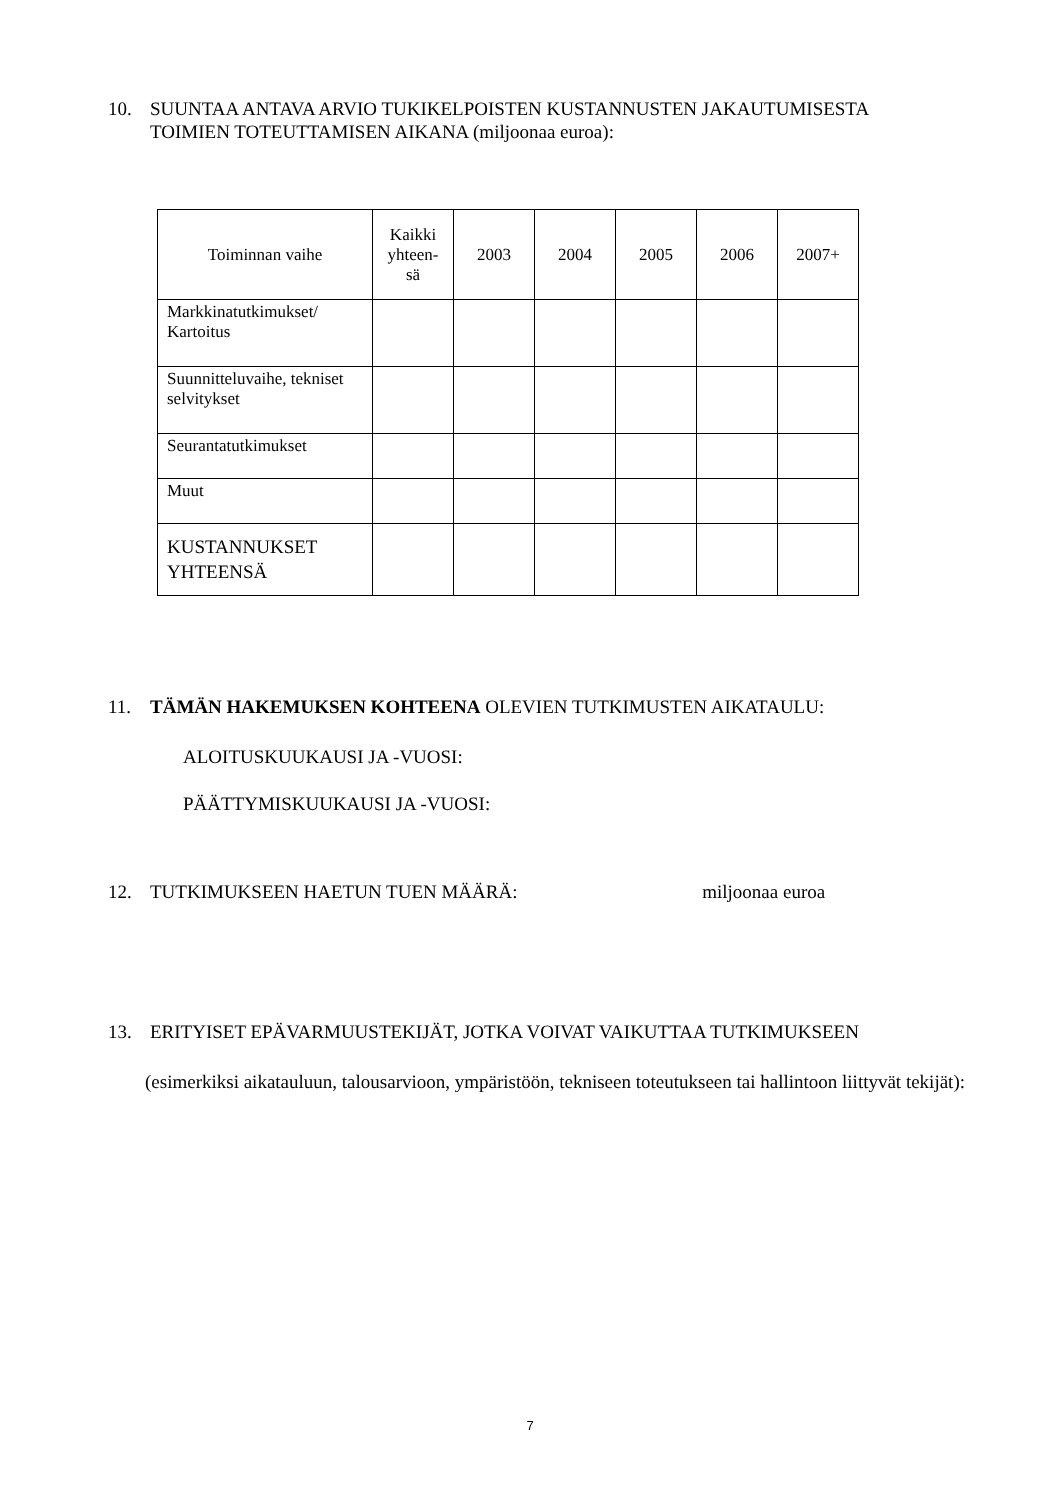10. SUUNTAA ANTAVA ARVIO TUKIKELPOISTEN KUSTANNUSTEN JAKAUTUMISESTA
TOIMIEN TOTEUTTAMISEN AIKANA (miljoonaa euroa):
| Toiminnan vaihe | Kaikki yhteen-sä | 2003 | 2004 | 2005 | 2006 | 2007+ |
| --- | --- | --- | --- | --- | --- | --- |
| Markkinatutkimukset/ Kartoitus | | | | | | |
| Suunnitteluvaihe, tekniset selvitykset | | | | | | |
| Seurantatutkimukset | | | | | | |
| Muut | | | | | | |
| KUSTANNUKSET YHTEENSÄ | | | | | | |
11. TÄMÄN HAKEMUKSEN KOHTEENA OLEVIEN TUTKIMUSTEN AIKATAULU:
ALOITUSKUUKAUSI JA -VUOSI:
PÄÄTTYMISKUUKAUSI JA -VUOSI:
12. TUTKIMUKSEEN HAETUN TUEN MÄÄRÄ: miljoonaa euroa
13. ERITYISET EPÄVARMUUSTEKIJÄT, JOTKA VOIVAT VAIKUTTAA TUTKIMUKSEEN
(esimerkiksi aikatauluun, talousarvioon, ympäristöön, tekniseen toteutukseen tai hallintoon liittyvät tekijät):
7